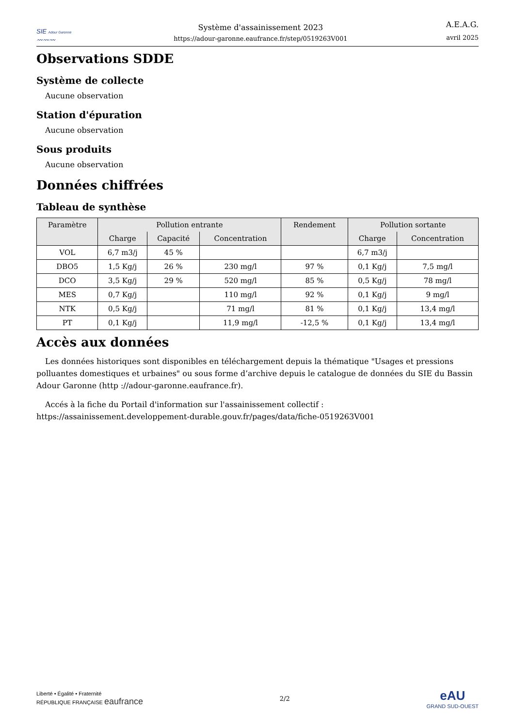SIE Adour Garonne
〰〰〰
Système d'assainissement 2023
https://adour-garonne.eaufrance.fr/step/0519263V001
A.E.A.G.
avril 2025
Observations SDDE
Système de collecte
Aucune observation
Station d'épuration
Aucune observation
Sous produits
Aucune observation
Données chiffrées
Tableau de synthèse
| Paramètre | Pollution entrante | | | Rendement | Pollution sortante | |
| --- | --- | --- | --- | --- | --- | --- |
| | Charge | Capacité | Concentration | | Charge | Concentration |
| VOL | 6,7 m3/j | 45 % | | | 6,7 m3/j | |
| DBO5 | 1,5 Kg/j | 26 % | 230 mg/l | 97 % | 0,1 Kg/j | 7,5 mg/l |
| DCO | 3,5 Kg/j | 29 % | 520 mg/l | 85 % | 0,5 Kg/j | 78 mg/l |
| MES | 0,7 Kg/j | | 110 mg/l | 92 % | 0,1 Kg/j | 9 mg/l |
| NTK | 0,5 Kg/j | | 71 mg/l | 81 % | 0,1 Kg/j | 13,4 mg/l |
| PT | 0,1 Kg/j | | 11,9 mg/l | -12,5 % | 0,1 Kg/j | 13,4 mg/l |
Accès aux données
Les données historiques sont disponibles en téléchargement depuis la thématique "Usages et pressions polluantes domestiques et urbaines" ou sous forme d’archive depuis le catalogue de données du SIE du Bassin Adour Garonne (http ://adour-garonne.eaufrance.fr).
Accés à la fiche du Portail d'information sur l'assainissement collectif : https://assainissement.developpement-durable.gouv.fr/pages/data/fiche-0519263V001
Liberté • Égalité • Fraternité
RÉPUBLIQUE FRANÇAISE eaufrance
2/2
eAU
GRAND SUD-OUEST